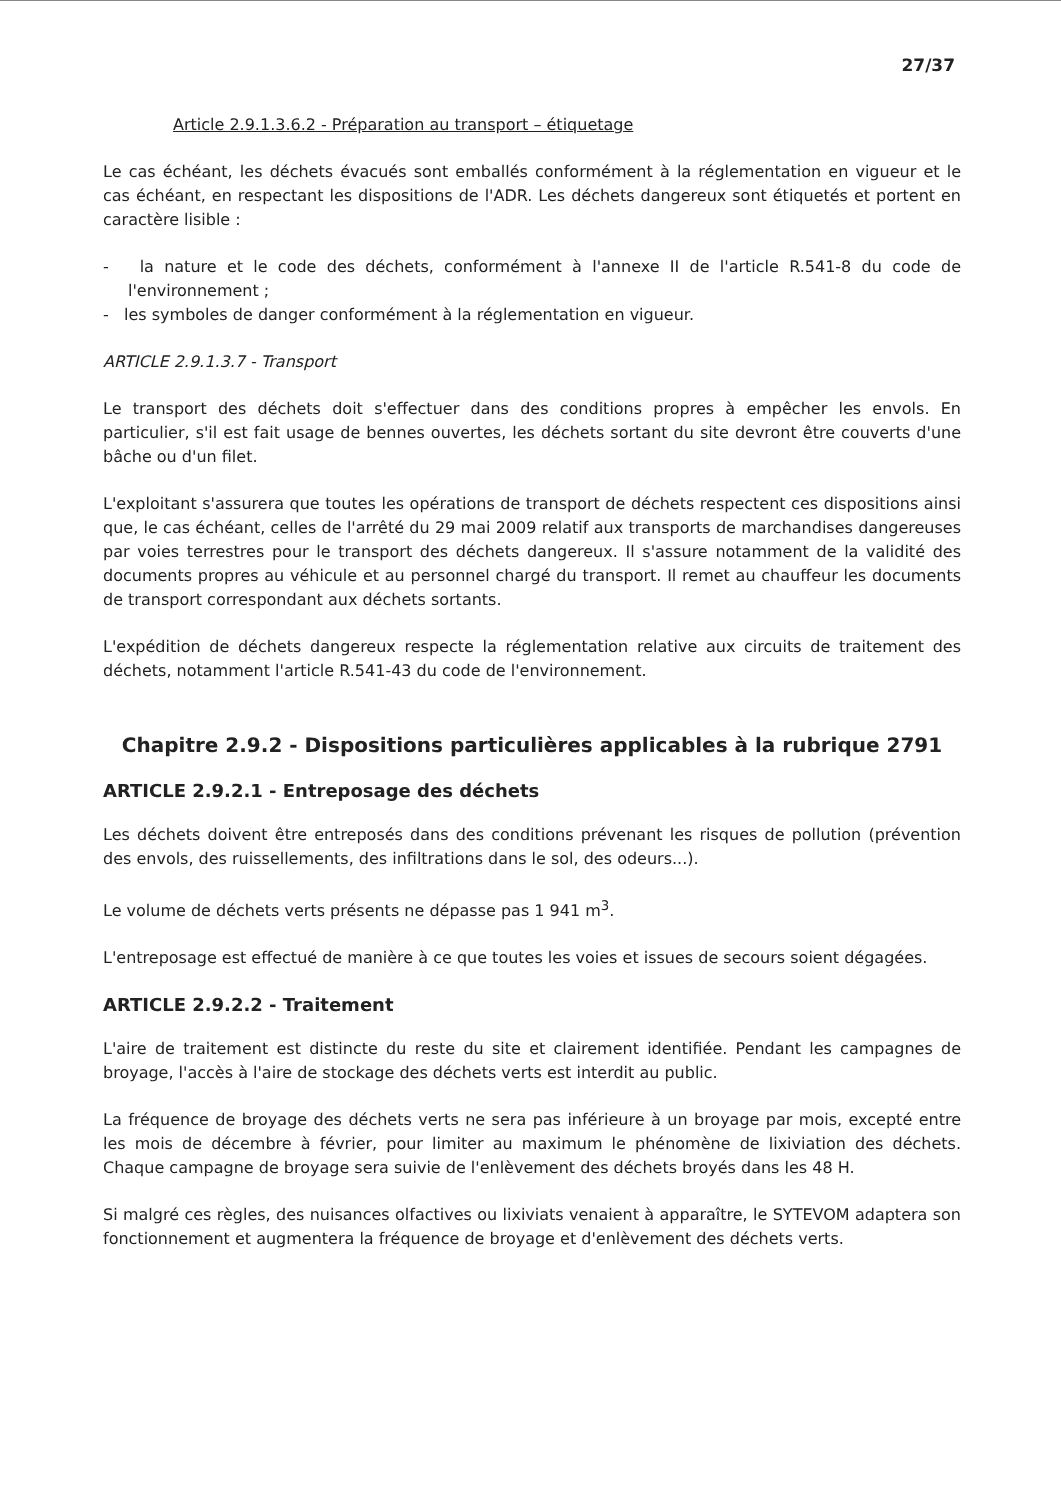27/37
Article 2.9.1.3.6.2 - Préparation au transport – étiquetage
Le cas échéant, les déchets évacués sont emballés conformément à la réglementation en vigueur et le cas échéant, en respectant les dispositions de l'ADR. Les déchets dangereux sont étiquetés et portent en caractère lisible :
- la nature et le code des déchets, conformément à l'annexe II de l'article R.541-8 du code de l'environnement ;
- les symboles de danger conformément à la réglementation en vigueur.
ARTICLE 2.9.1.3.7 - Transport
Le transport des déchets doit s'effectuer dans des conditions propres à empêcher les envols. En particulier, s'il est fait usage de bennes ouvertes, les déchets sortant du site devront être couverts d'une bâche ou d'un filet.
L'exploitant s'assurera que toutes les opérations de transport de déchets respectent ces dispositions ainsi que, le cas échéant, celles de l'arrêté du 29 mai 2009 relatif aux transports de marchandises dangereuses par voies terrestres pour le transport des déchets dangereux. Il s'assure notamment de la validité des documents propres au véhicule et au personnel chargé du transport. Il remet au chauffeur les documents de transport correspondant aux déchets sortants.
L'expédition de déchets dangereux respecte la réglementation relative aux circuits de traitement des déchets, notamment l'article R.541-43 du code de l'environnement.
Chapitre 2.9.2 - Dispositions particulières applicables à la rubrique 2791
ARTICLE 2.9.2.1 - Entreposage des déchets
Les déchets doivent être entreposés dans des conditions prévenant les risques de pollution (prévention des envols, des ruissellements, des infiltrations dans le sol, des odeurs...).
Le volume de déchets verts présents ne dépasse pas 1 941 m<sup>3</sup>.
L'entreposage est effectué de manière à ce que toutes les voies et issues de secours soient dégagées.
ARTICLE 2.9.2.2 - Traitement
L'aire de traitement est distincte du reste du site et clairement identifiée. Pendant les campagnes de broyage, l'accès à l'aire de stockage des déchets verts est interdit au public.
La fréquence de broyage des déchets verts ne sera pas inférieure à un broyage par mois, excepté entre les mois de décembre à février, pour limiter au maximum le phénomène de lixiviation des déchets. Chaque campagne de broyage sera suivie de l'enlèvement des déchets broyés dans les 48 H.
Si malgré ces règles, des nuisances olfactives ou lixiviats venaient à apparaître, le SYTEVOM adaptera son fonctionnement et augmentera la fréquence de broyage et d'enlèvement des déchets verts.